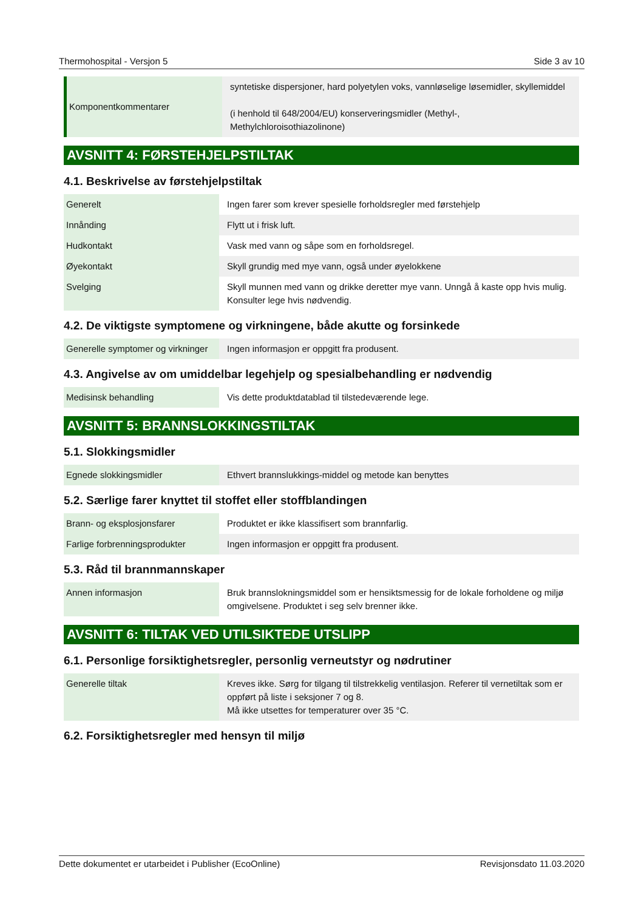Thermohospital - Versjon 5 Side 3 av 10
| Komponentkommentarer | syntetiske dispersjoner, hard polyetylen voks, vannløselige løsemidler, skyllemiddel (i henhold til 648/2004/EU) konserveringsmidler (Methyl-, Methylchloroisothiazolinone) |
AVSNITT 4: FØRSTEHJELPSTILTAK
4.1. Beskrivelse av førstehjelpstiltak
| Generelt | Ingen farer som krever spesielle forholdsregler med førstehjelp |
| Innånding | Flytt ut i frisk luft. |
| Hudkontakt | Vask med vann og såpe som en forholdsregel. |
| Øyekontakt | Skyll grundig med mye vann, også under øyelokkene |
| Svelging | Skyll munnen med vann og drikke deretter mye vann. Unngå å kaste opp hvis mulig. Konsulter lege hvis nødvendig. |
4.2. De viktigste symptomene og virkningene, både akutte og forsinkede
| Generelle symptomer og virkninger | Ingen informasjon er oppgitt fra produsent. |
4.3. Angivelse av om umiddelbar legehjelp og spesialbehandling er nødvendig
| Medisinsk behandling | Vis dette produktdatablad til tilstedeværende lege. |
AVSNITT 5: BRANNSLOKKINGSTILTAK
5.1. Slokkingsmidler
| Egnede slokkingsmidler | Ethvert brannslukkings-middel og metode kan benyttes |
5.2. Særlige farer knyttet til stoffet eller stoffblandingen
| Brann- og eksplosjonsfarer | Produktet er ikke klassifisert som brannfarlig. |
| Farlige forbrenningsprodukter | Ingen informasjon er oppgitt fra produsent. |
5.3. Råd til brannmannskaper
| Annen informasjon | Bruk brannslokningsmiddel som er hensiktsmessig for de lokale forholdene og miljø omgivelsene. Produktet i seg selv brenner ikke. |
AVSNITT 6: TILTAK VED UTILSIKTEDE UTSLIPP
6.1. Personlige forsiktighetsregler, personlig verneutstyr og nødrutiner
| Generelle tiltak | Kreves ikke. Sørg for tilgang til tilstrekkelig ventilasjon. Referer til vernetiltak som er oppført på liste i seksjoner 7 og 8. Må ikke utsettes for temperaturer over 35 °C. |
6.2. Forsiktighetsregler med hensyn til miljø
Dette dokumentet er utarbeidet i Publisher (EcoOnline) Revisjonsdato 11.03.2020